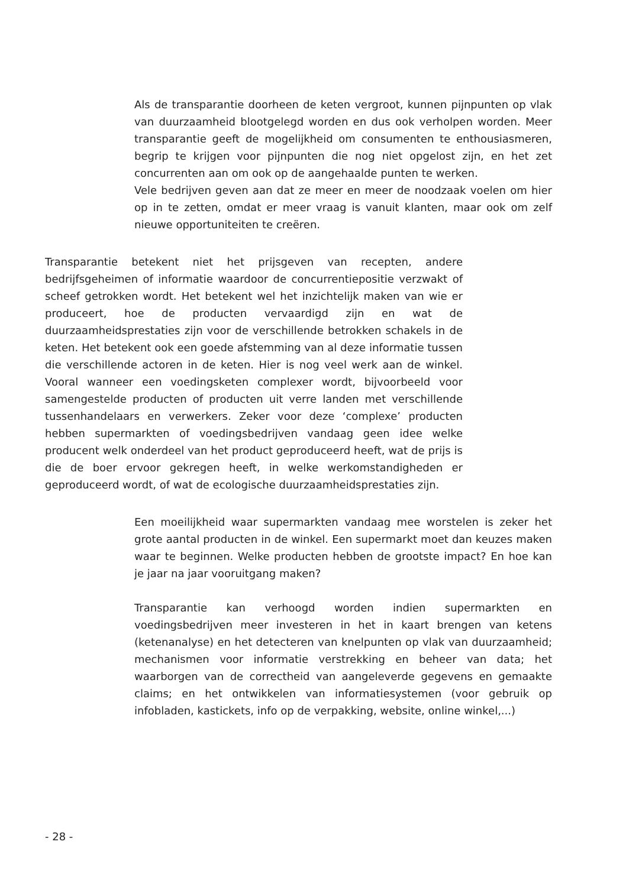Als de transparantie doorheen de keten vergroot, kunnen pijnpunten op vlak van duurzaamheid blootgelegd worden en dus ook verholpen worden. Meer transparantie geeft de mogelijkheid om consumenten te enthousiasmeren, begrip te krijgen voor pijnpunten die nog niet opgelost zijn, en het zet concurrenten aan om ook op de aangehaalde punten te werken.
Vele bedrijven geven aan dat ze meer en meer de noodzaak voelen om hier op in te zetten, omdat er meer vraag is vanuit klanten, maar ook om zelf nieuwe opportuniteiten te creëren.
Transparantie betekent niet het prijsgeven van recepten, andere bedrijfsgeheimen of informatie waardoor de concurrentiepositie verzwakt of scheef getrokken wordt. Het betekent wel het inzichtelijk maken van wie er produceert, hoe de producten vervaardigd zijn en wat de duurzaamheidsprestaties zijn voor de verschillende betrokken schakels in de keten. Het betekent ook een goede afstemming van al deze informatie tussen die verschillende actoren in de keten. Hier is nog veel werk aan de winkel. Vooral wanneer een voedingsketen complexer wordt, bijvoorbeeld voor samengestelde producten of producten uit verre landen met verschillende tussenhandelaars en verwerkers. Zeker voor deze ‘complexe’ producten hebben supermarkten of voedingsbedrijven vandaag geen idee welke producent welk onderdeel van het product geproduceerd heeft, wat de prijs is die de boer ervoor gekregen heeft, in welke werkomstandigheden er geproduceerd wordt, of wat de ecologische duurzaamheidsprestaties zijn.
Een moeilijkheid waar supermarkten vandaag mee worstelen is zeker het grote aantal producten in de winkel. Een supermarkt moet dan keuzes maken waar te beginnen. Welke producten hebben de grootste impact? En hoe kan je jaar na jaar vooruitgang maken?
Transparantie kan verhoogd worden indien supermarkten en voedingsbedrijven meer investeren in het in kaart brengen van ketens (ketenanalyse) en het detecteren van knelpunten op vlak van duurzaamheid; mechanismen voor informatie verstrekking en beheer van data; het waarborgen van de correctheid van aangeleverde gegevens en gemaakte claims; en het ontwikkelen van informatiesystemen (voor gebruik op infobladen, kastickets, info op de verpakking, website, online winkel,...)
- 28 -